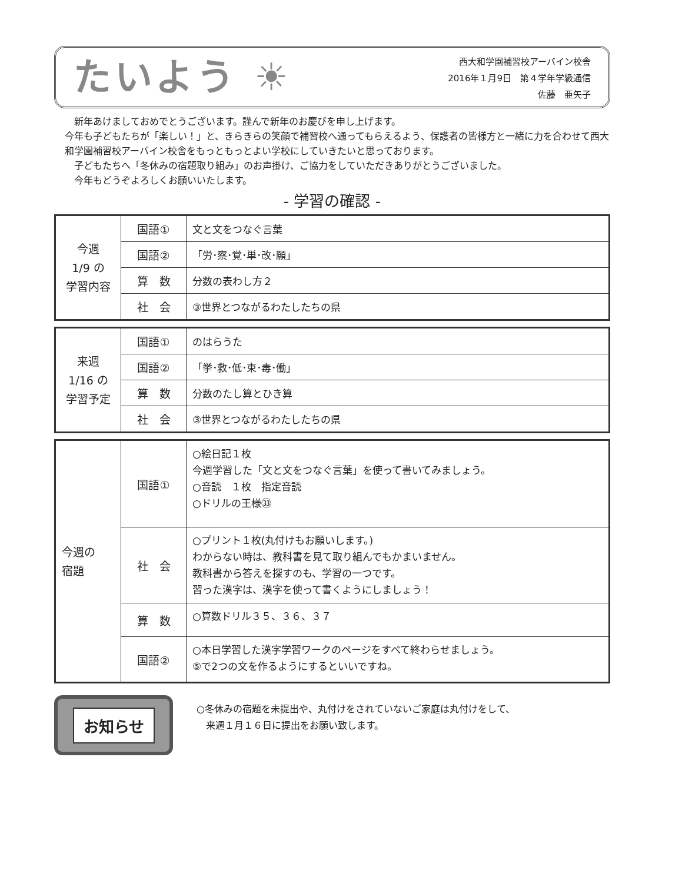たいよう ☀
西大和学園補習校アーバイン校舎
2016年１月9日　第４学年学級通信
佐藤　亜矢子
　新年あけましておめでとうございます。謹んで新年のお慶びを申し上げます。
今年も子どもたちが「楽しい！」と、きらきらの笑顔で補習校へ通ってもらえるよう、保護者の皆様方と一緒に力を合わせて西大和学園補習校アーバイン校舎をもっともっとよい学校にしていきたいと思っております。
　子どもたちへ「冬休みの宿題取り組み」のお声掛け、ご協力をしていただきありがとうございました。
　今年もどうぞよろしくお願いいたします。
- 学習の確認 -
| 今週 1/9 の 学習内容 | 国語① | 文と文をつなぐ言葉 |
| | 国語② | 「労･察･覚･単･改･願」 |
| | 算 数 | 分数の表わし方２ |
| | 社 会 | ③世界とつながるわたしたちの県 |
| 来週 1/16 の 学習予定 | 国語① | のはらうた |
| | 国語② | 「挙･救･低･束･毒･働」 |
| | 算 数 | 分数のたし算とひき算 |
| | 社 会 | ③世界とつながるわたしたちの県 |
| 今週の 宿題 | 国語① | ○絵日記１枚 今週学習した「文と文をつなぐ言葉」を使って書いてみましょう。 ○音読 １枚 指定音読 ○ドリルの王様㉝ |
| | 社 会 | ○プリント１枚(丸付けもお願いします。) わからない時は、教科書を見て取り組んでもかまいません。 教科書から答えを探すのも、学習の一つです。 習った漢字は、漢字を使って書くようにしましょう！ |
| | 算 数 | ○算数ドリル３５、３６、３７ |
| | 国語② | ○本日学習した漢字学習ワークのページをすべて終わらせましょう。 ⑤で2つの文を作るようにするといいですね。 |
お知らせ
○冬休みの宿題を未提出や、丸付けをされていないご家庭は丸付けをして、
　来週１月１６日に提出をお願い致します。